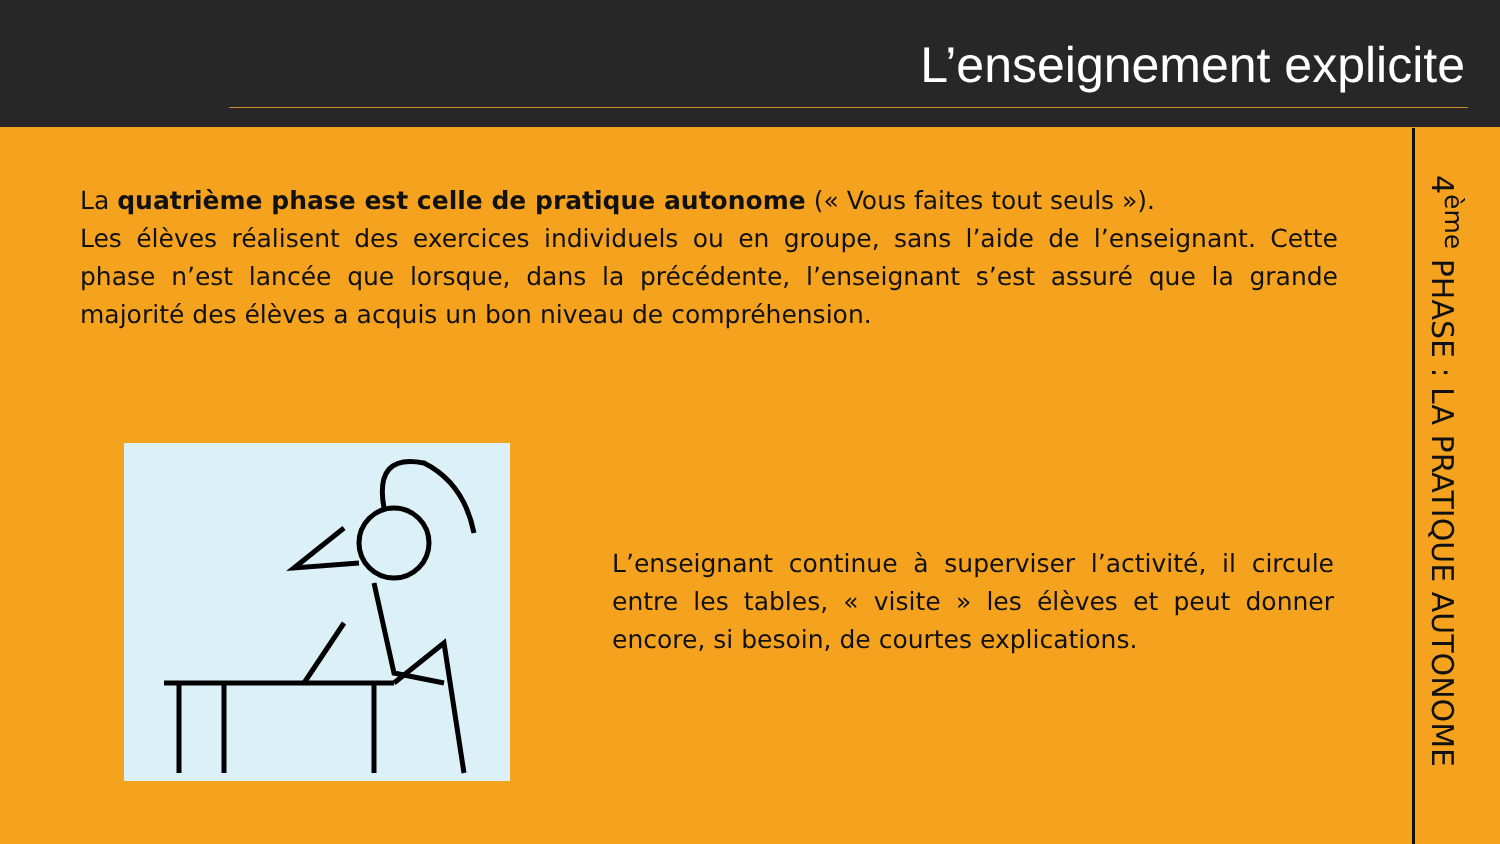L’enseignement explicite
La quatrième phase est celle de pratique autonome (« Vous faites tout seuls »).
Les élèves réalisent des exercices individuels ou en groupe, sans l’aide de l’enseignant. Cette phase n’est lancée que lorsque, dans la précédente, l’enseignant s’est assuré que la grande majorité des élèves a acquis un bon niveau de compréhension.
L’enseignant continue à superviser l’activité, il circule entre les tables, « visite » les élèves et peut donner encore, si besoin, de courtes explications.
4<sup>ème</sup> PHASE : LA PRATIQUE AUTONOME